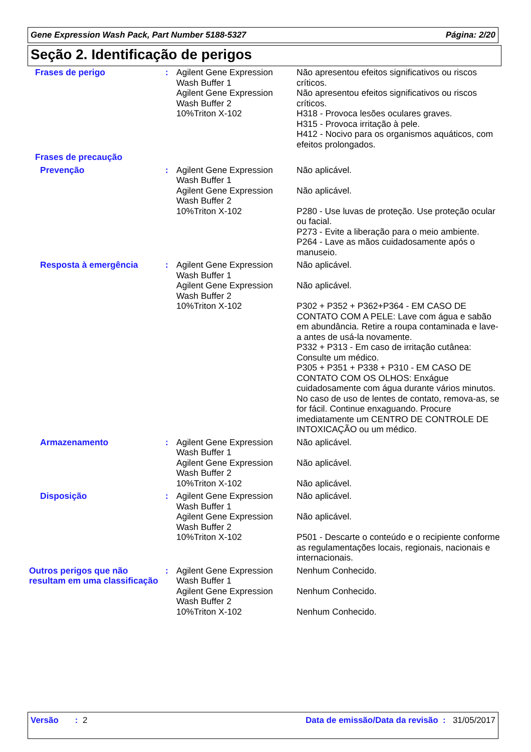Gene Expression Wash Pack, Part Number 5188-5327 Página: 2/20
Seção 2. Identificação de perigos
| Frases de perigo | : | Agilent Gene Expression Wash Buffer 1 Agilent Gene Expression Wash Buffer 2 10%Triton X-102 | Não apresentou efeitos significativos ou riscos críticos. Não apresentou efeitos significativos ou riscos críticos. H318 - Provoca lesões oculares graves. H315 - Provoca irritação à pele. H412 - Nocivo para os organismos aquáticos, com efeitos prolongados. |
| Frases de precaução | | | |
| Prevenção | : | Agilent Gene Expression Wash Buffer 1 Agilent Gene Expression Wash Buffer 2 10%Triton X-102 | Não aplicável. Não aplicável. P280 - Use luvas de proteção. Use proteção ocular ou facial. P273 - Evite a liberação para o meio ambiente. P264 - Lave as mãos cuidadosamente após o manuseio. |
| Resposta à emergência | : | Agilent Gene Expression Wash Buffer 1 Agilent Gene Expression Wash Buffer 2 10%Triton X-102 | Não aplicável. Não aplicável. P302 + P352 + P362+P364 - EM CASO DE CONTATO COM A PELE: Lave com água e sabão em abundância. Retire a roupa contaminada e lave-a antes de usá-la novamente. P332 + P313 - Em caso de irritação cutânea: Consulte um médico. P305 + P351 + P338 + P310 - EM CASO DE CONTATO COM OS OLHOS: Enxágue cuidadosamente com água durante vários minutos. No caso de uso de lentes de contato, remova-as, se for fácil. Continue enxaguando. Procure imediatamente um CENTRO DE CONTROLE DE INTOXICAÇÃO ou um médico. |
| Armazenamento | : | Agilent Gene Expression Wash Buffer 1 Agilent Gene Expression Wash Buffer 2 10%Triton X-102 | Não aplicável. Não aplicável. Não aplicável. |
| Disposição | : | Agilent Gene Expression Wash Buffer 1 Agilent Gene Expression Wash Buffer 2 10%Triton X-102 | Não aplicável. Não aplicável. P501 - Descarte o conteúdo e o recipiente conforme as regulamentações locais, regionais, nacionais e internacionais. |
| Outros perigos que não resultam em uma classificação | : | Agilent Gene Expression Wash Buffer 1 Agilent Gene Expression Wash Buffer 2 10%Triton X-102 | Nenhum Conhecido. Nenhum Conhecido. Nenhum Conhecido. |
Versão : 2 Data de emissão/Data da revisão : 31/05/2017